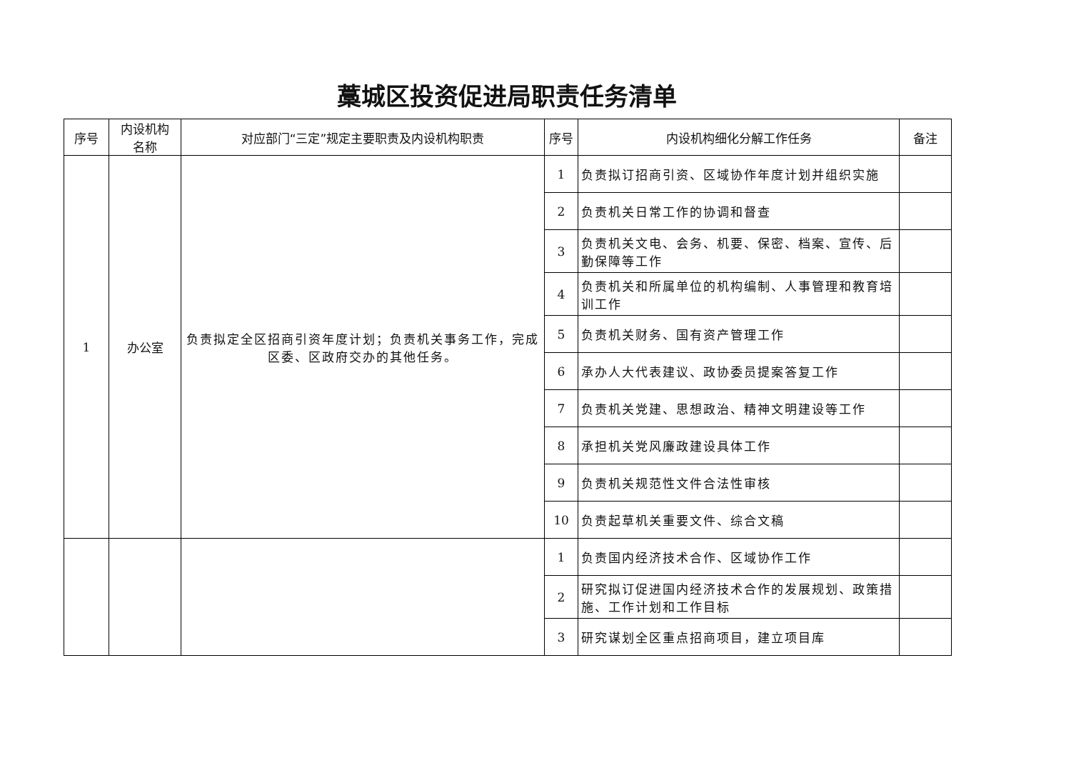藁城区投资促进局职责任务清单
| 序号 | 内设机构 名称 | 对应部门“三定”规定主要职责及内设机构职责 | 序号 | 内设机构细化分解工作任务 | 备注 |
| --- | --- | --- | --- | --- | --- |
| 1 | 办公室 | 负责拟定全区招商引资年度计划；负责机关事务工作，完成区委、区政府交办的其他任务。 | 1 | 负责拟订招商引资、区域协作年度计划并组织实施 | |
| | | | 2 | 负责机关日常工作的协调和督查 | |
| | | | 3 | 负责机关文电、会务、机要、保密、档案、宣传、后勤保障等工作 | |
| | | | 4 | 负责机关和所属单位的机构编制、人事管理和教育培训工作 | |
| | | | 5 | 负责机关财务、国有资产管理工作 | |
| | | | 6 | 承办人大代表建议、政协委员提案答复工作 | |
| | | | 7 | 负责机关党建、思想政治、精神文明建设等工作 | |
| | | | 8 | 承担机关党风廉政建设具体工作 | |
| | | | 9 | 负责机关规范性文件合法性审核 | |
| | | | 10 | 负责起草机关重要文件、综合文稿 | |
| | | | 1 | 负责国内经济技术合作、区域协作工作 | |
| | | | 2 | 研究拟订促进国内经济技术合作的发展规划、政策措施、工作计划和工作目标 | |
| | | | 3 | 研究谋划全区重点招商项目，建立项目库 | |